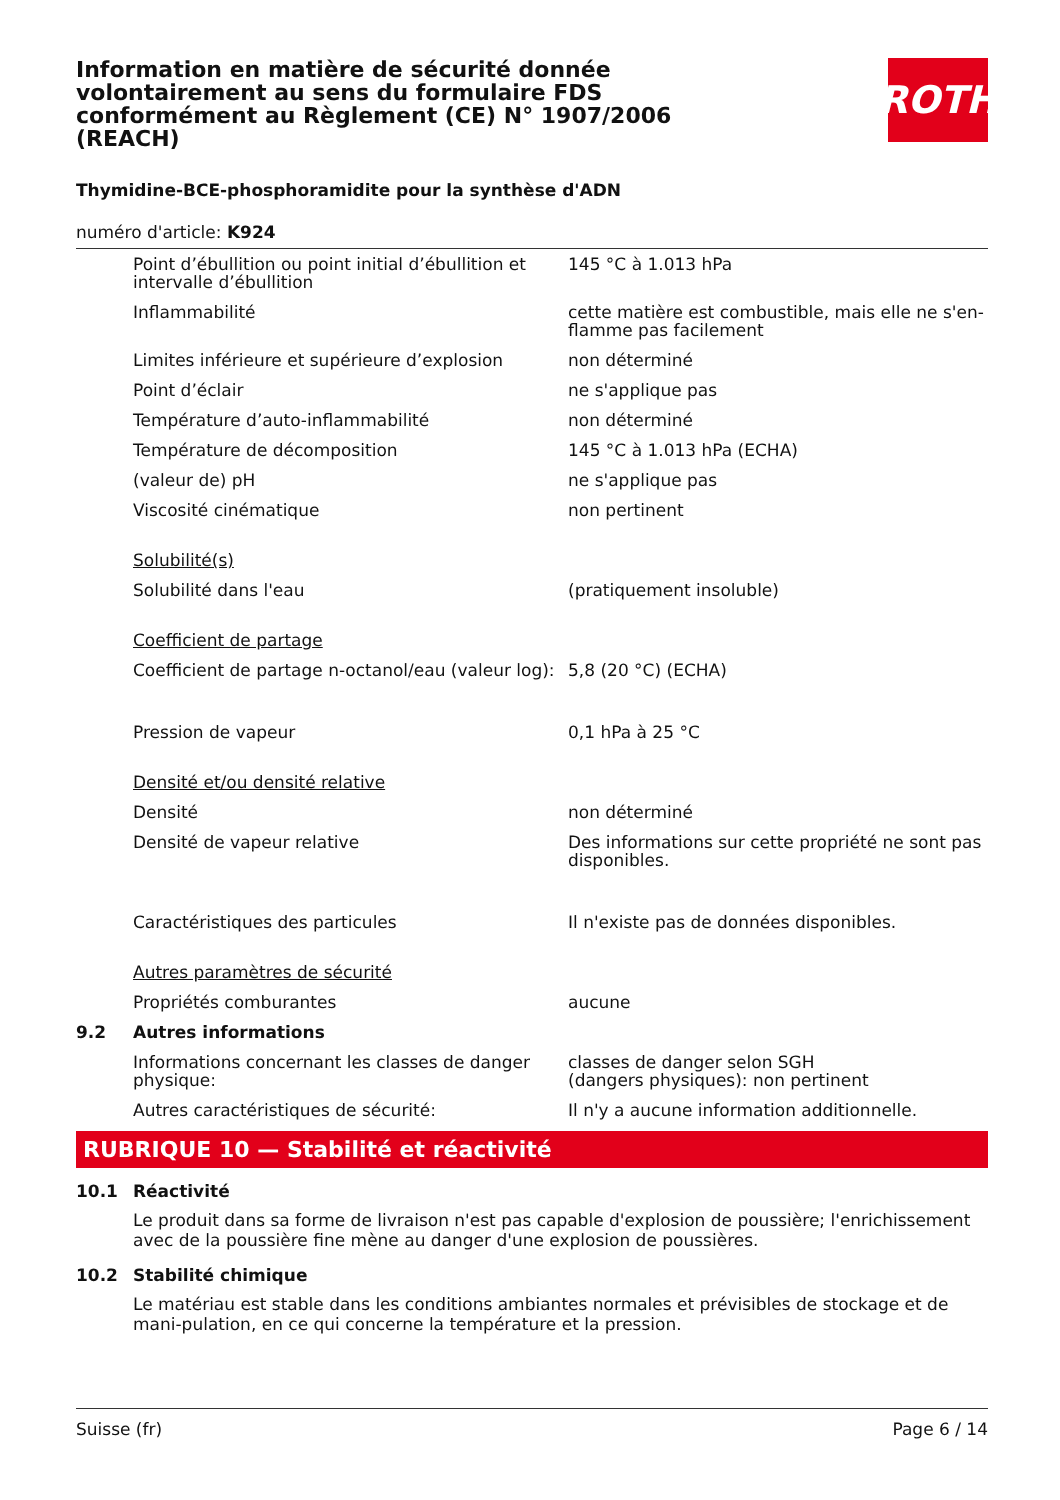Information en matière de sécurité donnée volontairement au sens du formulaire FDS conformément au Règlement (CE) N° 1907/2006 (REACH)
ROTH
Thymidine-BCE-phosphoramidite pour la synthèse d'ADN
numéro d'article: K924
| | Point d’ébullition ou point initial d’ébullition et intervalle d’ébullition | 145 °C à 1.013 hPa |
| | Inflammabilité | cette matière est combustible, mais elle ne s'en-flamme pas facilement |
| | Limites inférieure et supérieure d’explosion | non déterminé |
| | Point d’éclair | ne s'applique pas |
| | Température d’auto-inflammabilité | non déterminé |
| | Température de décomposition | 145 °C à 1.013 hPa (ECHA) |
| | (valeur de) pH | ne s'applique pas |
| | Viscosité cinématique | non pertinent |
| | Solubilité(s) | |
| | Solubilité dans l'eau | (pratiquement insoluble) |
| | Coefficient de partage | |
| | Coefficient de partage n-octanol/eau (valeur log): | 5,8 (20 °C) (ECHA) |
| | Pression de vapeur | 0,1 hPa à 25 °C |
| | Densité et/ou densité relative | |
| | Densité | non déterminé |
| | Densité de vapeur relative | Des informations sur cette propriété ne sont pas disponibles. |
| | Caractéristiques des particules | Il n'existe pas de données disponibles. |
| | Autres paramètres de sécurité | |
| | Propriétés comburantes | aucune |
| 9.2 | Autres informations | |
| | Informations concernant les classes de danger physique: | classes de danger selon SGH (dangers physiques): non pertinent |
| | Autres caractéristiques de sécurité: | Il n'y a aucune information additionnelle. |
RUBRIQUE 10 — Stabilité et réactivité
| 10.1 | Réactivité |
Le produit dans sa forme de livraison n'est pas capable d'explosion de poussière; l'enrichissement avec de la poussière fine mène au danger d'une explosion de poussières.
| 10.2 | Stabilité chimique |
Le matériau est stable dans les conditions ambiantes normales et prévisibles de stockage et de mani-pulation, en ce qui concerne la température et la pression.
Suisse (fr) Page 6 / 14